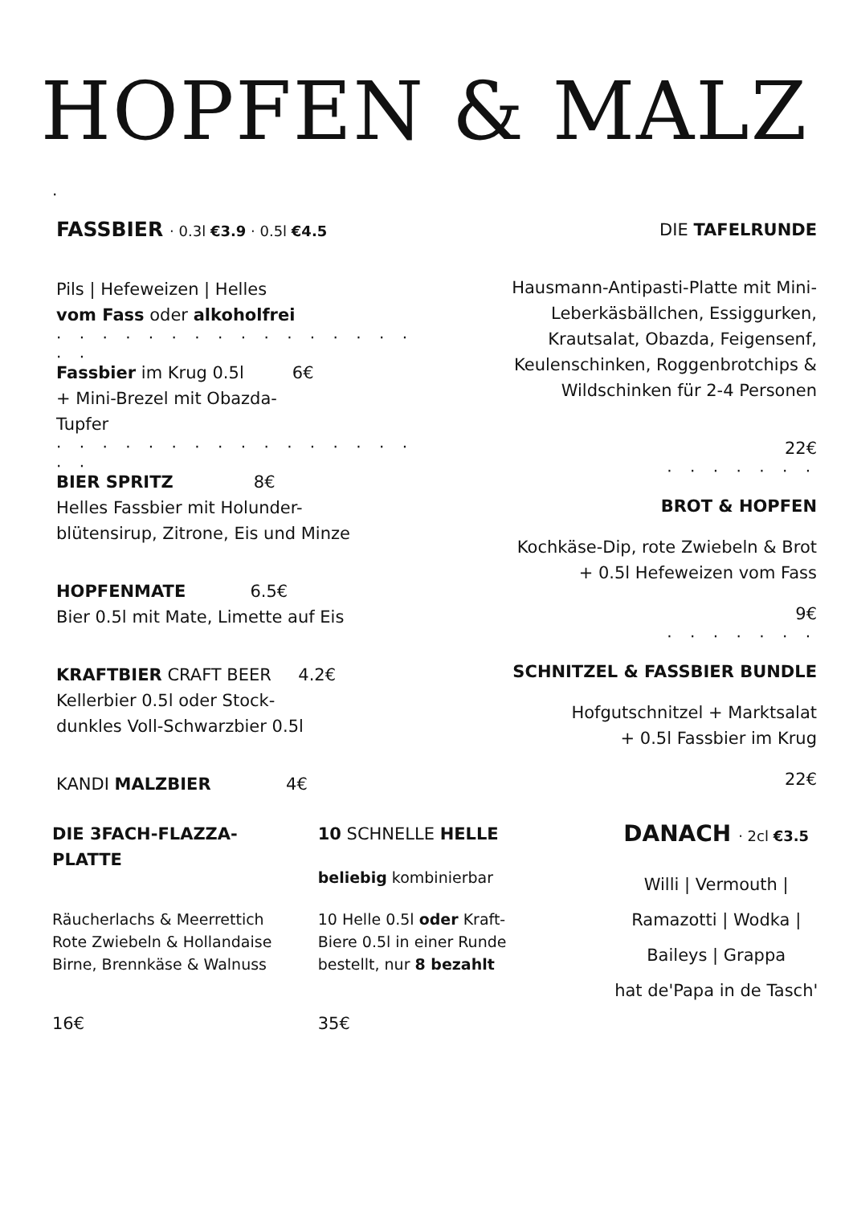HOPFEN & MALZ
·
FASSBIER · 0.3l €3.9 · 0.5l €4.5
Pils | Hefeweizen | Helles
vom Fass oder alkoholfrei
· · · · · · · · · · · · · · · · · ·
Fassbier im Krug 0.5l 6€
+ Mini-Brezel mit Obazda-
Tupfer
· · · · · · · · · · · · · · · · · ·
BIER SPRITZ 8€
Helles Fassbier mit Holunder-
blütensirup, Zitrone, Eis und Minze
HOPFENMATE 6.5€
Bier 0.5l mit Mate, Limette auf Eis
KRAFTBIER CRAFT BEER 4.2€
Kellerbier 0.5l oder Stock-
dunkles Voll-Schwarzbier 0.5l
KANDI MALZBIER 4€
DIE TAFELRUNDE
Hausmann-Antipasti-Platte mit Mini-
Leberkäsbällchen, Essiggurken,
Krautsalat, Obazda, Feigensenf,
Keulenschinken, Roggenbrotchips &
Wildschinken für 2-4 Personen
22€
· · · · · · ·
BROT & HOPFEN
Kochkäse-Dip, rote Zwiebeln & Brot
+ 0.5l Hefeweizen vom Fass
9€
· · · · · · ·
SCHNITZEL & FASSBIER BUNDLE
Hofgutschnitzel + Marktsalat
+ 0.5l Fassbier im Krug
22€
DIE 3FACH-FLAZZA-
PLATTE
Räucherlachs & Meerrettich
Rote Zwiebeln & Hollandaise
Birne, Brennkäse & Walnuss
16€
10 SCHNELLE HELLE
beliebig kombinierbar
10 Helle 0.5l oder Kraft-
Biere 0.5l in einer Runde
bestellt, nur 8 bezahlt
35€
DANACH · 2cl €3.5
Willi | Vermouth |
Ramazotti | Wodka |
Baileys | Grappa
hat de'Papa in de Tasch'